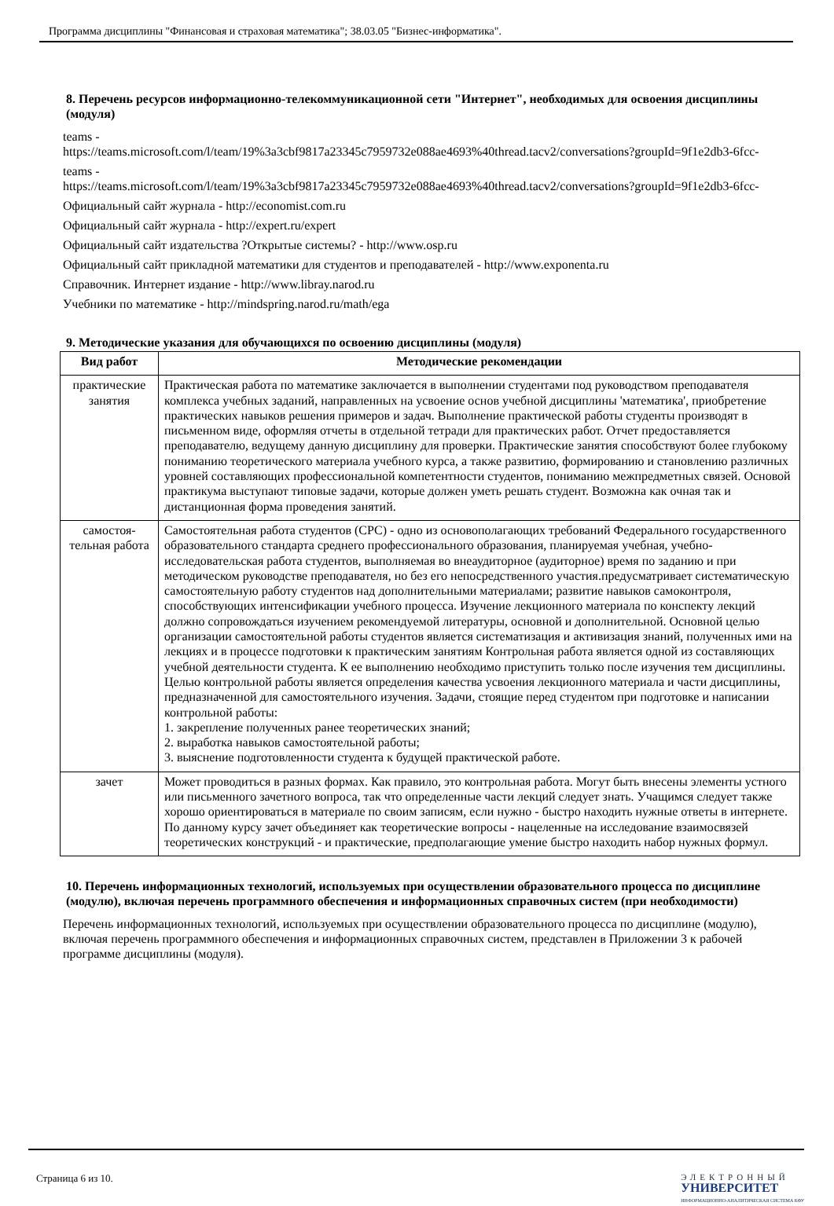Программа дисциплины "Финансовая и страховая математика"; 38.03.05 "Бизнес-информатика".
8. Перечень ресурсов информационно-телекоммуникационной сети "Интернет", необходимых для освоения дисциплины (модуля)
teams -
https://teams.microsoft.com/l/team/19%3a3cbf9817a23345c7959732e088ae4693%40thread.tacv2/conversations?groupId=9f1e2db3-6fcc-
teams -
https://teams.microsoft.com/l/team/19%3a3cbf9817a23345c7959732e088ae4693%40thread.tacv2/conversations?groupId=9f1e2db3-6fcc-
Официальный сайт журнала - http://economist.com.ru
Официальный сайт журнала - http://expert.ru/expert
Официальный сайт издательства ?Открытые системы? - http://www.osp.ru
Официальный сайт прикладной математики для студентов и преподавателей - http://www.exponenta.ru
Справочник. Интернет издание - http://www.libray.narod.ru
Учебники по математике - http://mindspring.narod.ru/math/ega
9. Методические указания для обучающихся по освоению дисциплины (модуля)
| Вид работ | Методические рекомендации |
| --- | --- |
| практические занятия | Практическая работа по математике заключается в выполнении студентами под руководством преподавателя комплекса учебных заданий, направленных на усвоение основ учебной дисциплины 'математика', приобретение практических навыков решения примеров и задач. Выполнение практической работы студенты производят в письменном виде, оформляя отчеты в отдельной тетради для практических работ. Отчет предоставляется преподавателю, ведущему данную дисциплину для проверки. Практические занятия способствуют более глубокому пониманию теоретического материала учебного курса, а также развитию, формированию и становлению различных уровней составляющих профессиональной компетентности студентов, пониманию межпредметных связей. Основой практикума выступают типовые задачи, которые должен уметь решать студент. Возможна как очная так и дистанционная форма проведения занятий. |
| самостоя-тельная работа | Самостоятельная работа студентов (СРС) - одно из основополагающих требований Федерального государственного образовательного стандарта среднего профессионального образования, планируемая учебная, учебно-исследовательская работа студентов, выполняемая во внеаудиторное (аудиторное) время по заданию и при методическом руководстве преподавателя, но без его непосредственного участия.предусматривает систематическую самостоятельную работу студентов над дополнительными материалами; развитие навыков самоконтроля, способствующих интенсификации учебного процесса. Изучение лекционного материала по конспекту лекций должно сопровождаться изучением рекомендуемой литературы, основной и дополнительной. Основной целью организации самостоятельной работы студентов является систематизация и активизация знаний, полученных ими на лекциях и в процессе подготовки к практическим занятиям Контрольная работа является одной из составляющих учебной деятельности студента. К ее выполнению необходимо приступить только после изучения тем дисциплины. Целью контрольной работы является определения качества усвоения лекционного материала и части дисциплины, предназначенной для самостоятельного изучения. Задачи, стоящие перед студентом при подготовке и написании контрольной работы: 1. закрепление полученных ранее теоретических знаний; 2. выработка навыков самостоятельной работы; 3. выяснение подготовленности студента к будущей практической работе. |
| зачет | Может проводиться в разных формах. Как правило, это контрольная работа. Могут быть внесены элементы устного или письменного зачетного вопроса, так что определенные части лекций следует знать. Учащимся следует также хорошо ориентироваться в материале по своим записям, если нужно - быстро находить нужные ответы в интернете. По данному курсу зачет объединяет как теоретические вопросы - нацеленные на исследование взаимосвязей теоретических конструкций - и практические, предполагающие умение быстро находить набор нужных формул. |
10. Перечень информационных технологий, используемых при осуществлении образовательного процесса по дисциплине (модулю), включая перечень программного обеспечения и информационных справочных систем (при необходимости)
Перечень информационных технологий, используемых при осуществлении образовательного процесса по дисциплине (модулю), включая перечень программного обеспечения и информационных справочных систем, представлен в Приложении 3 к рабочей программе дисциплины (модуля).
Страница 6 из 10.
ЭЛЕКТРОННЫЙ
УНИВЕРСИТЕТ
ИНФОРМАЦИОННО-АНАЛИТИЧЕСКАЯ СИСТЕМА КФУ